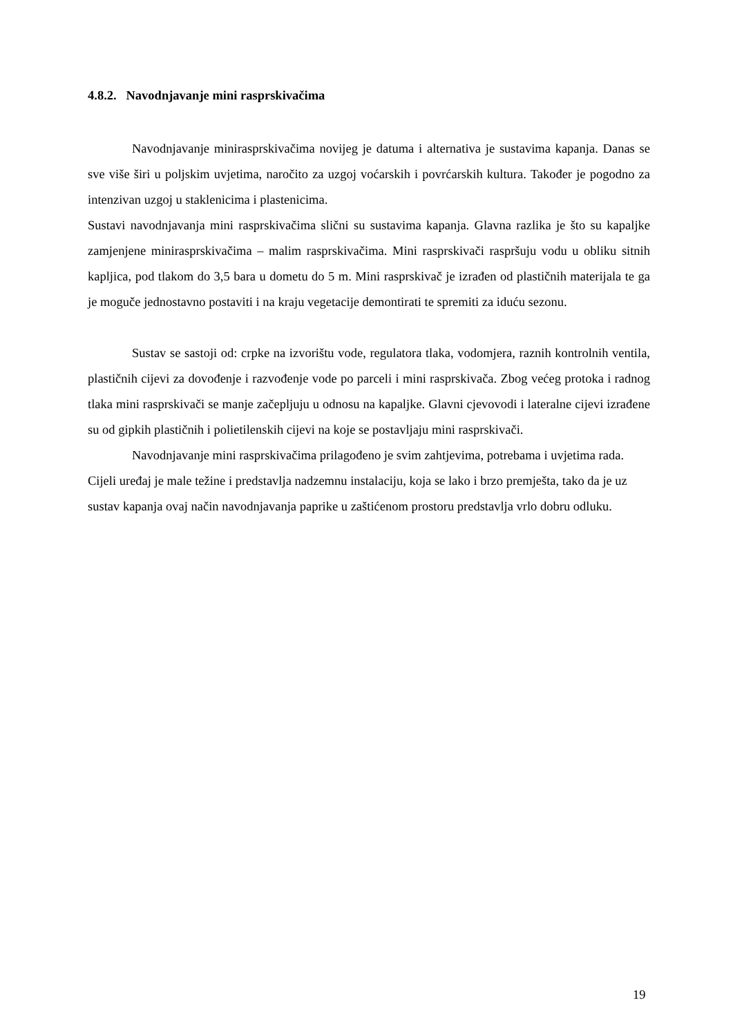4.8.2. Navodnjavanje mini rasprskivačima
Navodnjavanje minirasprskivačima novijeg je datuma i alternativa je sustavima kapanja. Danas se sve više širi u poljskim uvjetima, naročito za uzgoj voćarskih i povrćarskih kultura. Također je pogodno za intenzivan uzgoj u staklenicima i plastenicima.
Sustavi navodnjavanja mini rasprskivačima slični su sustavima kapanja. Glavna razlika je što su kapaljke zamjenjene minirasprskivačima – malim rasprskivačima. Mini rasprskivači raspršuju vodu u obliku sitnih kapljica, pod tlakom do 3,5 bara u dometu do 5 m. Mini rasprskivač je izrađen od plastičnih materijala te ga je moguče jednostavno postaviti i na kraju vegetacije demontirati te spremiti za iduću sezonu.
Sustav se sastoji od: crpke na izvorištu vode, regulatora tlaka, vodomjera, raznih kontrolnih ventila, plastičnih cijevi za dovođenje i razvođenje vode po parceli i mini rasprskivača. Zbog većeg protoka i radnog tlaka mini rasprskivači se manje začepljuju u odnosu na kapaljke. Glavni cjevovodi i lateralne cijevi izrađene su od gipkih plastičnih i polietilenskih cijevi na koje se postavljaju mini rasprskivači.
Navodnjavanje mini rasprskivačima prilagođeno je svim zahtjevima, potrebama i uvjetima rada. Cijeli uređaj je male težine i predstavlja nadzemnu instalaciju, koja se lako i brzo premješta, tako da je uz sustav kapanja ovaj način navodnjavanja paprike u zaštićenom prostoru predstavlja vrlo dobru odluku.
19